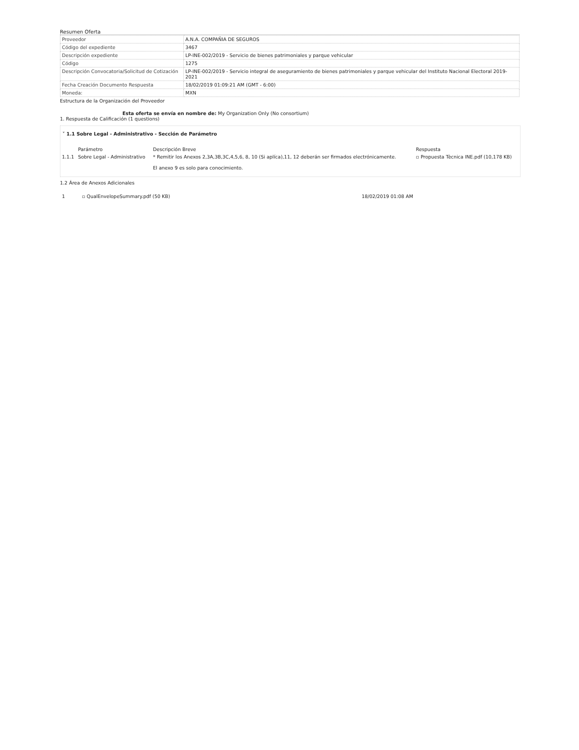Resumen Oferta
| Proveedor | A.N.A. COMPAÑIA DE SEGUROS |
| Código del expediente | 3467 |
| Descripción expediente | LP-INE-002/2019 - Servicio de bienes patrimoniales y parque vehicular |
| Código | 1275 |
| Descripción Convocatoria/Solicitud de Cotización | LP-INE-002/2019 - Servicio integral de aseguramiento de bienes patrimoniales y parque vehicular del Instituto Nacional Electoral 2019-2021 |
| Fecha Creación Documento Respuesta | 18/02/2019 01:09:21 AM (GMT - 6:00) |
| Moneda: | MXN |
Estructura de la Organización del Proveedor
Esta oferta se envía en nombre de: My Organization Only (No consortium)
1. Respuesta de Calificación (1 questions)
˅ 1.1 Sobre Legal - Administrativo - Sección de Parámetro
| | Parámetro | Descripción Breve | Respuesta |
| --- | --- | --- | --- |
| 1.1.1 | Sobre Legal - Administrativo | * Remitir los Anexos 2,3A,3B,3C,4,5,6, 8, 10 (Si aplíca),11, 12 deberán ser firmados electrónicamente. El anexo 9 es solo para conocimiento. | ▫ Propuesta Tècnica INE.pdf (10,178 KB) |
1.2 Área de Anexos Adicionales
1 ▫ QualEnvelopeSummary.pdf (50 KB) 18/02/2019 01:08 AM